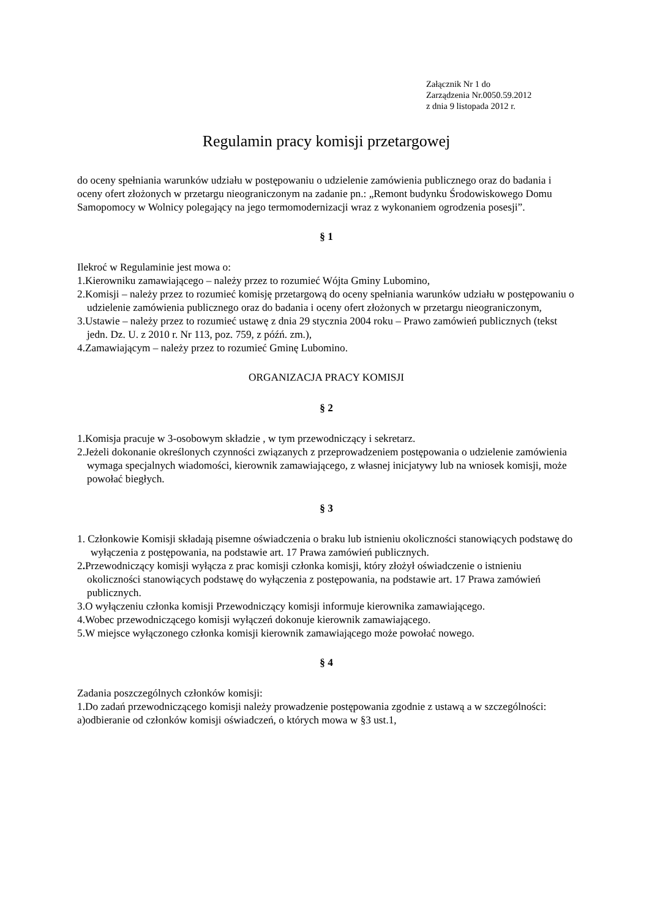Załącznik Nr 1 do
Zarządzenia Nr.0050.59.2012
z dnia 9 listopada 2012 r.
Regulamin pracy komisji przetargowej
do oceny spełniania warunków udziału w postępowaniu o udzielenie zamówienia publicznego oraz do badania i oceny ofert złożonych w przetargu nieograniczonym na zadanie pn.: „Remont budynku Środowiskowego Domu Samopomocy w Wolnicy polegający na jego termomodernizacji wraz z wykonaniem ogrodzenia posesji”.
§ 1
Ilekroć w Regulaminie jest mowa o:
1.Kierowniku zamawiającego – należy przez to rozumieć Wójta Gminy Lubomino,
2.Komisji – należy przez to rozumieć komisję przetargową do oceny spełniania warunków udziału w postępowaniu o udzielenie zamówienia publicznego oraz do badania i oceny ofert złożonych w przetargu nieograniczonym,
3.Ustawie – należy przez to rozumieć ustawę z dnia 29 stycznia 2004 roku – Prawo zamówień publicznych (tekst jedn. Dz. U. z 2010 r. Nr 113, poz. 759, z późń. zm.),
4.Zamawiającym – należy przez to rozumieć Gminę Lubomino.
ORGANIZACJA PRACY KOMISJI
§ 2
1.Komisja pracuje w 3-osobowym składzie , w tym przewodniczący i sekretarz.
2.Jeżeli dokonanie określonych czynności związanych z przeprowadzeniem postępowania o udzielenie zamówienia wymaga specjalnych wiadomości, kierownik zamawiającego, z własnej inicjatywy lub na wniosek komisji, może powołać biegłych.
§ 3
1. Członkowie Komisji składają pisemne oświadczenia o braku lub istnieniu okoliczności stanowiących podstawę do wyłączenia z postępowania, na podstawie art. 17 Prawa zamówień publicznych.
2. Przewodniczący komisji wyłącza z prac komisji członka komisji, który złożył oświadczenie o istnieniu okoliczności stanowiących podstawę do wyłączenia z postępowania, na podstawie art. 17 Prawa zamówień publicznych.
3.O wyłączeniu członka komisji Przewodniczący komisji informuje kierownika zamawiającego.
4.Wobec przewodniczącego komisji wyłączeń dokonuje kierownik zamawiającego.
5.W miejsce wyłączonego członka komisji kierownik zamawiającego może powołać nowego.
§ 4
Zadania poszczególnych członków komisji:
1.Do zadań przewodniczącego komisji należy prowadzenie postępowania zgodnie z ustawą a w szczególności:
a)odbieranie od członków komisji oświadczeń, o których mowa w §3 ust.1,